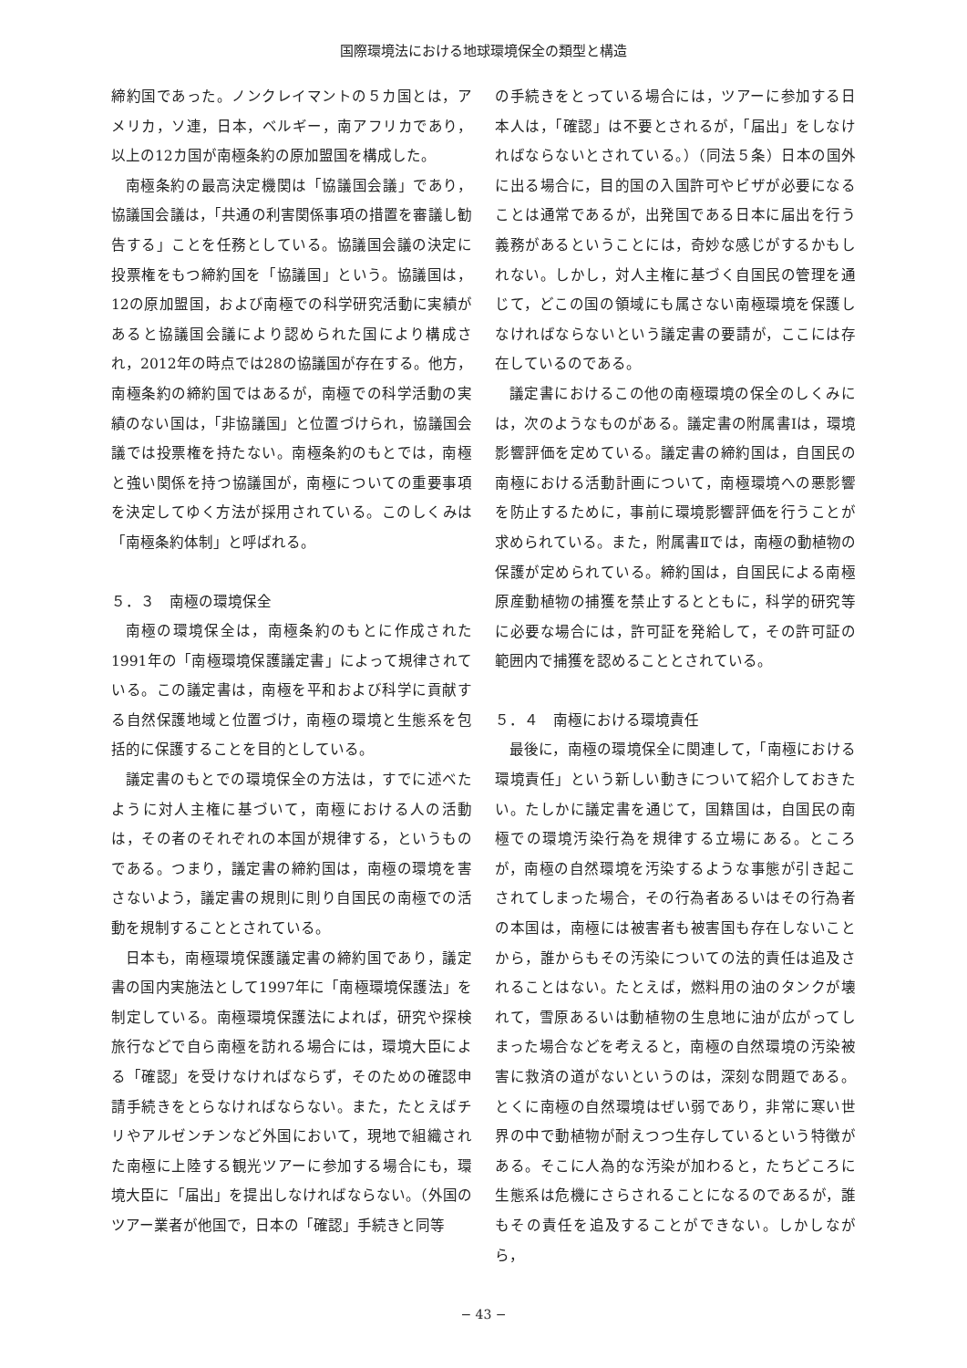国際環境法における地球環境保全の類型と構造
締約国であった。ノンクレイマントの５カ国とは，アメリカ，ソ連，日本，ベルギー，南アフリカであり，以上の12カ国が南極条約の原加盟国を構成した。
南極条約の最高決定機関は「協議国会議」であり，協議国会議は，「共通の利害関係事項の措置を審議し勧告する」ことを任務としている。協議国会議の決定に投票権をもつ締約国を「協議国」という。協議国は，12の原加盟国，および南極での科学研究活動に実績があると協議国会議により認められた国により構成され，2012年の時点では28の協議国が存在する。他方，南極条約の締約国ではあるが，南極での科学活動の実績のない国は，「非協議国」と位置づけられ，協議国会議では投票権を持たない。南極条約のもとでは，南極と強い関係を持つ協議国が，南極についての重要事項を決定してゆく方法が採用されている。このしくみは「南極条約体制」と呼ばれる。
５．３　南極の環境保全
南極の環境保全は，南極条約のもとに作成された1991年の「南極環境保護議定書」によって規律されている。この議定書は，南極を平和および科学に貢献する自然保護地域と位置づけ，南極の環境と生態系を包括的に保護することを目的としている。
議定書のもとでの環境保全の方法は，すでに述べたように対人主権に基づいて，南極における人の活動は，その者のそれぞれの本国が規律する，というものである。つまり，議定書の締約国は，南極の環境を害さないよう，議定書の規則に則り自国民の南極での活動を規制することとされている。
日本も，南極環境保護議定書の締約国であり，議定書の国内実施法として1997年に「南極環境保護法」を制定している。南極環境保護法によれば，研究や探検旅行などで自ら南極を訪れる場合には，環境大臣による「確認」を受けなければならず，そのための確認申請手続きをとらなければならない。また，たとえばチリやアルゼンチンなど外国において，現地で組織された南極に上陸する観光ツアーに参加する場合にも，環境大臣に「届出」を提出しなければならない。（外国のツアー業者が他国で，日本の「確認」手続きと同等
の手続きをとっている場合には，ツアーに参加する日本人は，「確認」は不要とされるが，「届出」をしなければならないとされている。）（同法５条）日本の国外に出る場合に，目的国の入国許可やビザが必要になることは通常であるが，出発国である日本に届出を行う義務があるということには，奇妙な感じがするかもしれない。しかし，対人主権に基づく自国民の管理を通じて，どこの国の領域にも属さない南極環境を保護しなければならないという議定書の要請が，ここには存在しているのである。
議定書におけるこの他の南極環境の保全のしくみには，次のようなものがある。議定書の附属書Ⅰは，環境影響評価を定めている。議定書の締約国は，自国民の南極における活動計画について，南極環境への悪影響を防止するために，事前に環境影響評価を行うことが求められている。また，附属書Ⅱでは，南極の動植物の保護が定められている。締約国は，自国民による南極原産動植物の捕獲を禁止するとともに，科学的研究等に必要な場合には，許可証を発給して，その許可証の範囲内で捕獲を認めることとされている。
５．４　南極における環境責任
最後に，南極の環境保全に関連して，「南極における環境責任」という新しい動きについて紹介しておきたい。たしかに議定書を通じて，国籍国は，自国民の南極での環境汚染行為を規律する立場にある。ところが，南極の自然環境を汚染するような事態が引き起こされてしまった場合，その行為者あるいはその行為者の本国は，南極には被害者も被害国も存在しないことから，誰からもその汚染についての法的責任は追及されることはない。たとえば，燃料用の油のタンクが壊れて，雪原あるいは動植物の生息地に油が広がってしまった場合などを考えると，南極の自然環境の汚染被害に救済の道がないというのは，深刻な問題である。とくに南極の自然環境はぜい弱であり，非常に寒い世界の中で動植物が耐えつつ生存しているという特徴がある。そこに人為的な汚染が加わると，たちどころに生態系は危機にさらされることになるのであるが，誰もその責任を追及することができない。しかしながら，
− 43 −